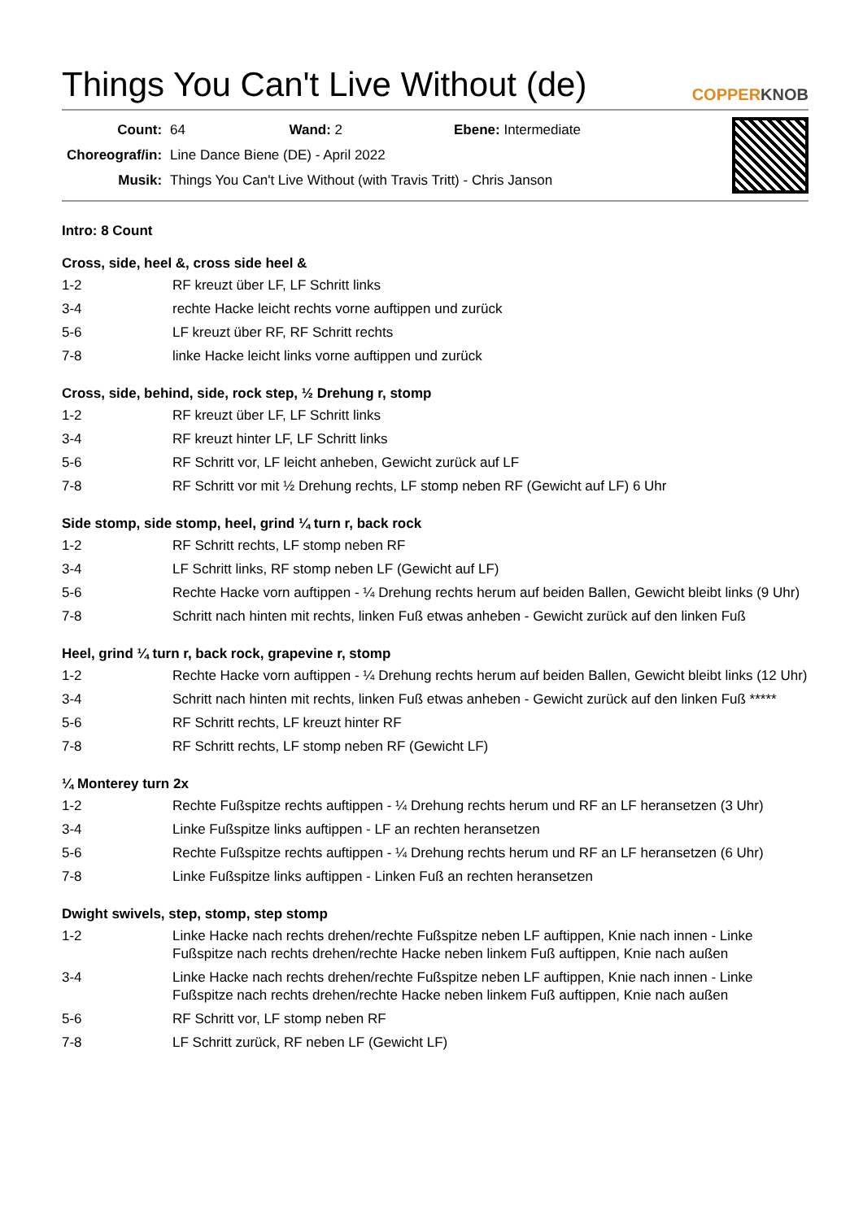Things You Can't Live Without (de) COPPERKNOB
| Count: | 64 Wand: 2 Ebene: Intermediate |
| Choreograf/in: | Line Dance Biene (DE) - April 2022 |
| Musik: | Things You Can't Live Without (with Travis Tritt) - Chris Janson |
Intro: 8 Count
Cross, side, heel &, cross side heel &
| 1-2 | RF kreuzt über LF, LF Schritt links |
| 3-4 | rechte Hacke leicht rechts vorne auftippen und zurück |
| 5-6 | LF kreuzt über RF, RF Schritt rechts |
| 7-8 | linke Hacke leicht links vorne auftippen und zurück |
Cross, side, behind, side, rock step, ½ Drehung r, stomp
| 1-2 | RF kreuzt über LF, LF Schritt links |
| 3-4 | RF kreuzt hinter LF, LF Schritt links |
| 5-6 | RF Schritt vor, LF leicht anheben, Gewicht zurück auf LF |
| 7-8 | RF Schritt vor mit ½ Drehung rechts, LF stomp neben RF (Gewicht auf LF) 6 Uhr |
Side stomp, side stomp, heel, grind ¼ turn r, back rock
| 1-2 | RF Schritt rechts, LF stomp neben RF |
| 3-4 | LF Schritt links, RF stomp neben LF (Gewicht auf LF) |
| 5-6 | Rechte Hacke vorn auftippen - ¼ Drehung rechts herum auf beiden Ballen, Gewicht bleibt links (9 Uhr) |
| 7-8 | Schritt nach hinten mit rechts, linken Fuß etwas anheben - Gewicht zurück auf den linken Fuß |
Heel, grind ¼ turn r, back rock, grapevine r, stomp
| 1-2 | Rechte Hacke vorn auftippen - ¼ Drehung rechts herum auf beiden Ballen, Gewicht bleibt links (12 Uhr) |
| 3-4 | Schritt nach hinten mit rechts, linken Fuß etwas anheben - Gewicht zurück auf den linken Fuß ***** |
| 5-6 | RF Schritt rechts, LF kreuzt hinter RF |
| 7-8 | RF Schritt rechts, LF stomp neben RF (Gewicht LF) |
¼ Monterey turn 2x
| 1-2 | Rechte Fußspitze rechts auftippen - ¼ Drehung rechts herum und RF an LF heransetzen (3 Uhr) |
| 3-4 | Linke Fußspitze links auftippen - LF an rechten heransetzen |
| 5-6 | Rechte Fußspitze rechts auftippen - ¼ Drehung rechts herum und RF an LF heransetzen (6 Uhr) |
| 7-8 | Linke Fußspitze links auftippen - Linken Fuß an rechten heransetzen |
Dwight swivels, step, stomp, step stomp
| 1-2 | Linke Hacke nach rechts drehen/rechte Fußspitze neben LF auftippen, Knie nach innen - Linke Fußspitze nach rechts drehen/rechte Hacke neben linkem Fuß auftippen, Knie nach außen |
| 3-4 | Linke Hacke nach rechts drehen/rechte Fußspitze neben LF auftippen, Knie nach innen - Linke Fußspitze nach rechts drehen/rechte Hacke neben linkem Fuß auftippen, Knie nach außen |
| 5-6 | RF Schritt vor, LF stomp neben RF |
| 7-8 | LF Schritt zurück, RF neben LF (Gewicht LF) |